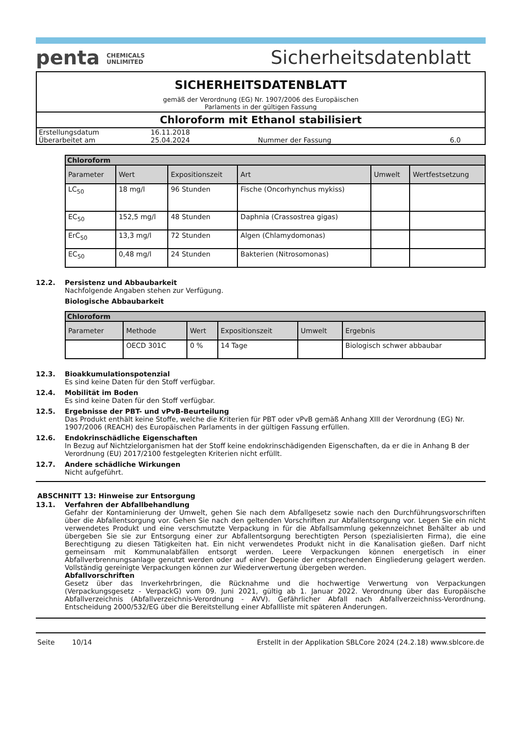penta CHEMICALS
UNLIMITED
Sicherheitsdatenblatt
SICHERHEITSDATENBLATT
gemäß der Verordnung (EG) Nr. 1907/2006 des Europäischen
Parlaments in der gültigen Fassung
Chloroform mit Ethanol stabilisiert
| Erstellungsdatum | 16.11.2018 | | |
| Überarbeitet am | 25.04.2024 | Nummer der Fassung | 6.0 |
| Chloroform | | | | | |
| --- | --- | --- | --- | --- | --- |
| Parameter | Wert | Expositionszeit | Art | Umwelt | Wertfestsetzung |
| LC<sub>50</sub> | 18 mg/l | 96 Stunden | Fische (Oncorhynchus mykiss) | | |
| EC<sub>50</sub> | 152,5 mg/l | 48 Stunden | Daphnia (Crassostrea gigas) | | |
| ErC<sub>50</sub> | 13,3 mg/l | 72 Stunden | Algen (Chlamydomonas) | | |
| EC<sub>50</sub> | 0,48 mg/l | 24 Stunden | Bakterien (Nitrosomonas) | | |
12.2. Persistenz und Abbaubarkeit
Nachfolgende Angaben stehen zur Verfügung.
Biologische Abbaubarkeit
| Chloroform | | | | | |
| --- | --- | --- | --- | --- | --- |
| Parameter | Methode | Wert | Expositionszeit | Umwelt | Ergebnis |
| | OECD 301C | 0 % | 14 Tage | | Biologisch schwer abbaubar |
12.3. Bioakkumulationspotenzial
Es sind keine Daten für den Stoff verfügbar.
12.4. Mobilität im Boden
Es sind keine Daten für den Stoff verfügbar.
12.5. Ergebnisse der PBT- und vPvB-Beurteilung
Das Produkt enthält keine Stoffe, welche die Kriterien für PBT oder vPvB gemäß Anhang XIII der Verordnung (EG) Nr. 1907/2006 (REACH) des Europäischen Parlaments in der gültigen Fassung erfüllen.
12.6. Endokrinschädliche Eigenschaften
In Bezug auf Nichtzielorganismen hat der Stoff keine endokrinschädigenden Eigenschaften, da er die in Anhang B der Verordnung (EU) 2017/2100 festgelegten Kriterien nicht erfüllt.
12.7. Andere schädliche Wirkungen
Nicht aufgeführt.
ABSCHNITT 13: Hinweise zur Entsorgung
13.1. Verfahren der Abfallbehandlung
Gefahr der Kontaminierung der Umwelt, gehen Sie nach dem Abfallgesetz sowie nach den Durchführungsvorschriften über die Abfallentsorgung vor. Gehen Sie nach den geltenden Vorschriften zur Abfallentsorgung vor. Legen Sie ein nicht verwendetes Produkt und eine verschmutzte Verpackung in für die Abfallsammlung gekennzeichnet Behälter ab und übergeben Sie sie zur Entsorgung einer zur Abfallentsorgung berechtigten Person (spezialisierten Firma), die eine Berechtigung zu diesen Tätigkeiten hat. Ein nicht verwendetes Produkt nicht in die Kanalisation gießen. Darf nicht gemeinsam mit Kommunalabfällen entsorgt werden. Leere Verpackungen können energetisch in einer Abfallverbrennungsanlage genutzt werden oder auf einer Deponie der entsprechenden Eingliederung gelagert werden. Vollständig gereinigte Verpackungen können zur Wiederverwertung übergeben werden.
Abfallvorschriften
Gesetz über das Inverkehrbringen, die Rücknahme und die hochwertige Verwertung von Verpackungen (Verpackungsgesetz - VerpackG) vom 09. Juni 2021, gültig ab 1. Januar 2022. Verordnung über das Europäische Abfallverzeichnis (Abfallverzeichnis-Verordnung - AVV). Gefährlicher Abfall nach Abfallverzeichniss-Verordnung. Entscheidung 2000/532/EG über die Bereitstellung einer Abfallliste mit späteren Änderungen.
Seite 10/14 Erstellt in der Applikation SBLCore 2024 (24.2.18) www.sblcore.de